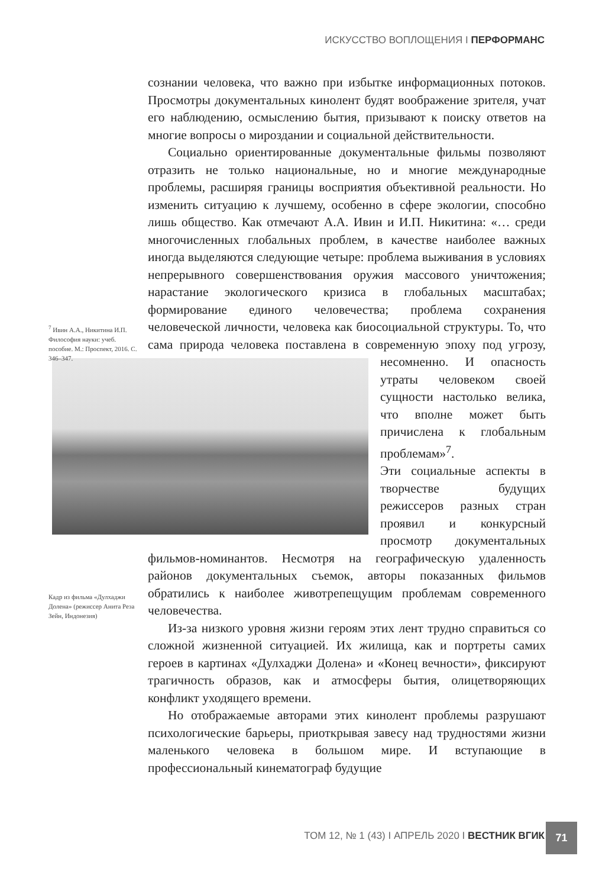ИСКУССТВО ВОПЛОЩЕНИЯ I ПЕРФОРМАНС
сознании человека, что важно при избытке информационных потоков. Просмотры документальных кинолент будят воображение зрителя, учат его наблюдению, осмыслению бытия, призывают к поиску ответов на многие вопросы о мироздании и социальной действительности.
Социально ориентированные документальные фильмы позволяют отразить не только национальные, но и многие международные проблемы, расширяя границы восприятия объективной реальности. Но изменить ситуацию к лучшему, особенно в сфере экологии, способно лишь общество. Как отмечают А.А. Ивин и И.П. Никитина: «… среди многочисленных глобальных проблем, в качестве наиболее важных иногда выделяются следующие четыре: проблема выживания в условиях непрерывного совершенствования оружия массового уничтожения; нарастание экологического кризиса в глобальных масштабах; формирование единого человечества; проблема сохранения человеческой личности, человека как биосоциальной структуры. То, что сама природа человека поставлена в современную эпоху под угрозу, несомненно. И опасность утраты человеком своей сущности настолько велика, что вполне может быть причислена к глобальным проблемам»<sup>7</sup>.
Эти социальные аспекты в творчестве будущих режиссеров разных стран проявил и конкурсный просмотр документальных фильмов-номинантов. Несмотря на географическую удаленность районов документальных съемок, авторы показанных фильмов обратились к наиболее животрепещущим проблемам современного человечества.
Из-за низкого уровня жизни героям этих лент трудно справиться со сложной жизненной ситуацией. Их жилища, как и портреты самих героев в картинах «Дулхаджи Долена» и «Конец вечности», фиксируют трагичность образов, как и атмосферы бытия, олицетворяющих конфликт уходящего времени.
Но отображаемые авторами этих кинолент проблемы разрушают психологические барьеры, приоткрывая завесу над трудностями жизни маленького человека в большом мире. И вступающие в профессиональный кинематограф будущие
<sup>7</sup> Ивин А.А., Никитина И.П. Философия науки: учеб. пособие. М.: Проспект, 2016. С. 346–347.
Кадр из фильма «Дулхаджи Долена» (режиссер Анита Реза Зейн, Индонезия)
ТОМ 12, № 1 (43) I АПРЕЛЬ 2020 I ВЕСТНИК ВГИК
71